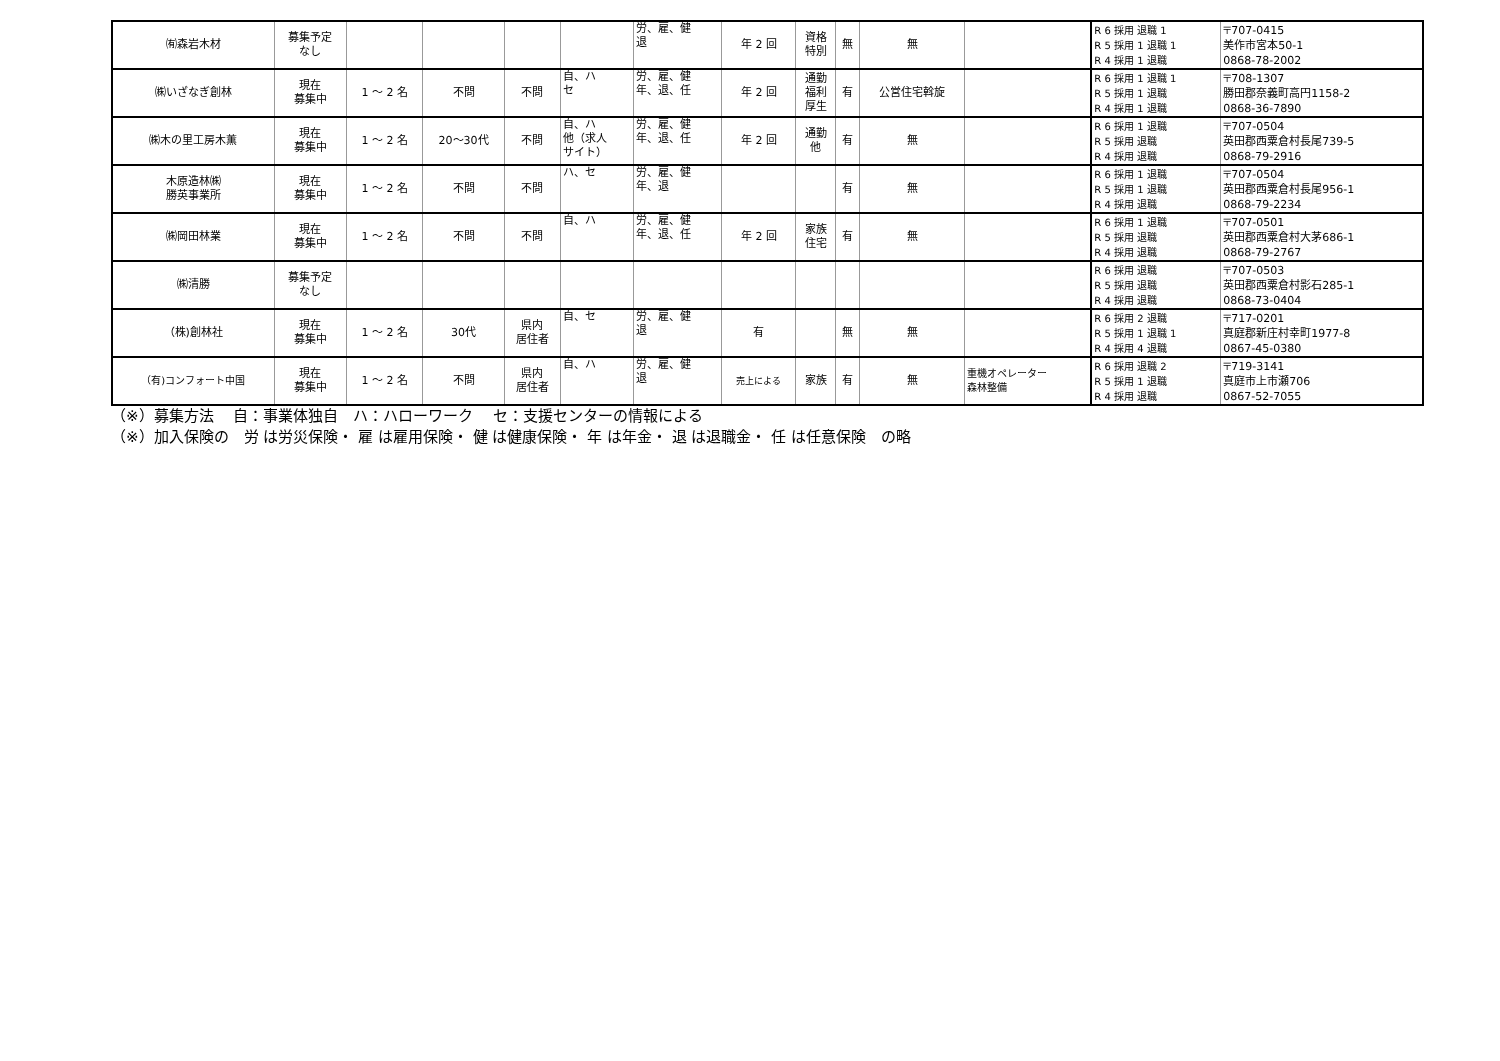| ㈲森岩木材 | 募集予定 なし | | | | | 労、雇、健 退 | 年 2 回 | 資格 特別 | 無 | 無 | | R 6 採用 退職 1 R 5 採用 1 退職 1 R 4 採用 1 退職 | 〒707-0415 美作市宮本50-1 0868-78-2002 |
| ㈱いざなぎ創林 | 現在 募集中 | 1 ～ 2 名 | 不問 | 不問 | 自、ハ セ | 労、雇、健 年、退、任 | 年 2 回 | 通勤 福利 厚生 | 有 | 公営住宅斡旋 | | R 6 採用 1 退職 1 R 5 採用 1 退職 R 4 採用 1 退職 | 〒708-1307 勝田郡奈義町高円1158-2 0868-36-7890 |
| ㈱木の里工房木薫 | 現在 募集中 | 1 ～ 2 名 | 20～30代 | 不問 | 自、ハ 他（求人 サイト） | 労、雇、健 年、退、任 | 年 2 回 | 通勤 他 | 有 | 無 | | R 6 採用 1 退職 R 5 採用 退職 R 4 採用 退職 | 〒707-0504 英田郡西粟倉村長尾739-5 0868-79-2916 |
| 木原造林㈱ 勝英事業所 | 現在 募集中 | 1 ～ 2 名 | 不問 | 不問 | ハ、セ | 労、雇、健 年、退 | | | 有 | 無 | | R 6 採用 1 退職 R 5 採用 1 退職 R 4 採用 退職 | 〒707-0504 英田郡西粟倉村長尾956-1 0868-79-2234 |
| ㈱岡田林業 | 現在 募集中 | 1 ～ 2 名 | 不問 | 不問 | 自、ハ | 労、雇、健 年、退、任 | 年 2 回 | 家族 住宅 | 有 | 無 | | R 6 採用 1 退職 R 5 採用 退職 R 4 採用 退職 | 〒707-0501 英田郡西粟倉村大茅686-1 0868-79-2767 |
| ㈱清勝 | 募集予定 なし | | | | | | | | | | | R 6 採用 退職 R 5 採用 退職 R 4 採用 退職 | 〒707-0503 英田郡西粟倉村影石285-1 0868-73-0404 |
| （株)創林社 | 現在 募集中 | 1 ～ 2 名 | 30代 | 県内 居住者 | 自、セ | 労、雇、健 退 | 有 | | 無 | 無 | | R 6 採用 2 退職 R 5 採用 1 退職 1 R 4 採用 4 退職 | 〒717-0201 真庭郡新庄村幸町1977-8 0867-45-0380 |
| （有)コンフォート中国 | 現在 募集中 | 1 ～ 2 名 | 不問 | 県内 居住者 | 自、ハ | 労、雇、健 退 | 売上による | 家族 | 有 | 無 | 重機オペレーター 森林整備 | R 6 採用 退職 2 R 5 採用 1 退職 R 4 採用 退職 | 〒719-3141 真庭市上市瀬706 0867-52-7055 |
（※）募集方法　 自：事業体独自　ハ：ハローワーク　 セ：支援センターの情報による
（※）加入保険の　労 は労災保険・ 雇 は雇用保険・ 健 は健康保険・ 年 は年金・ 退 は退職金・ 任 は任意保険　の略